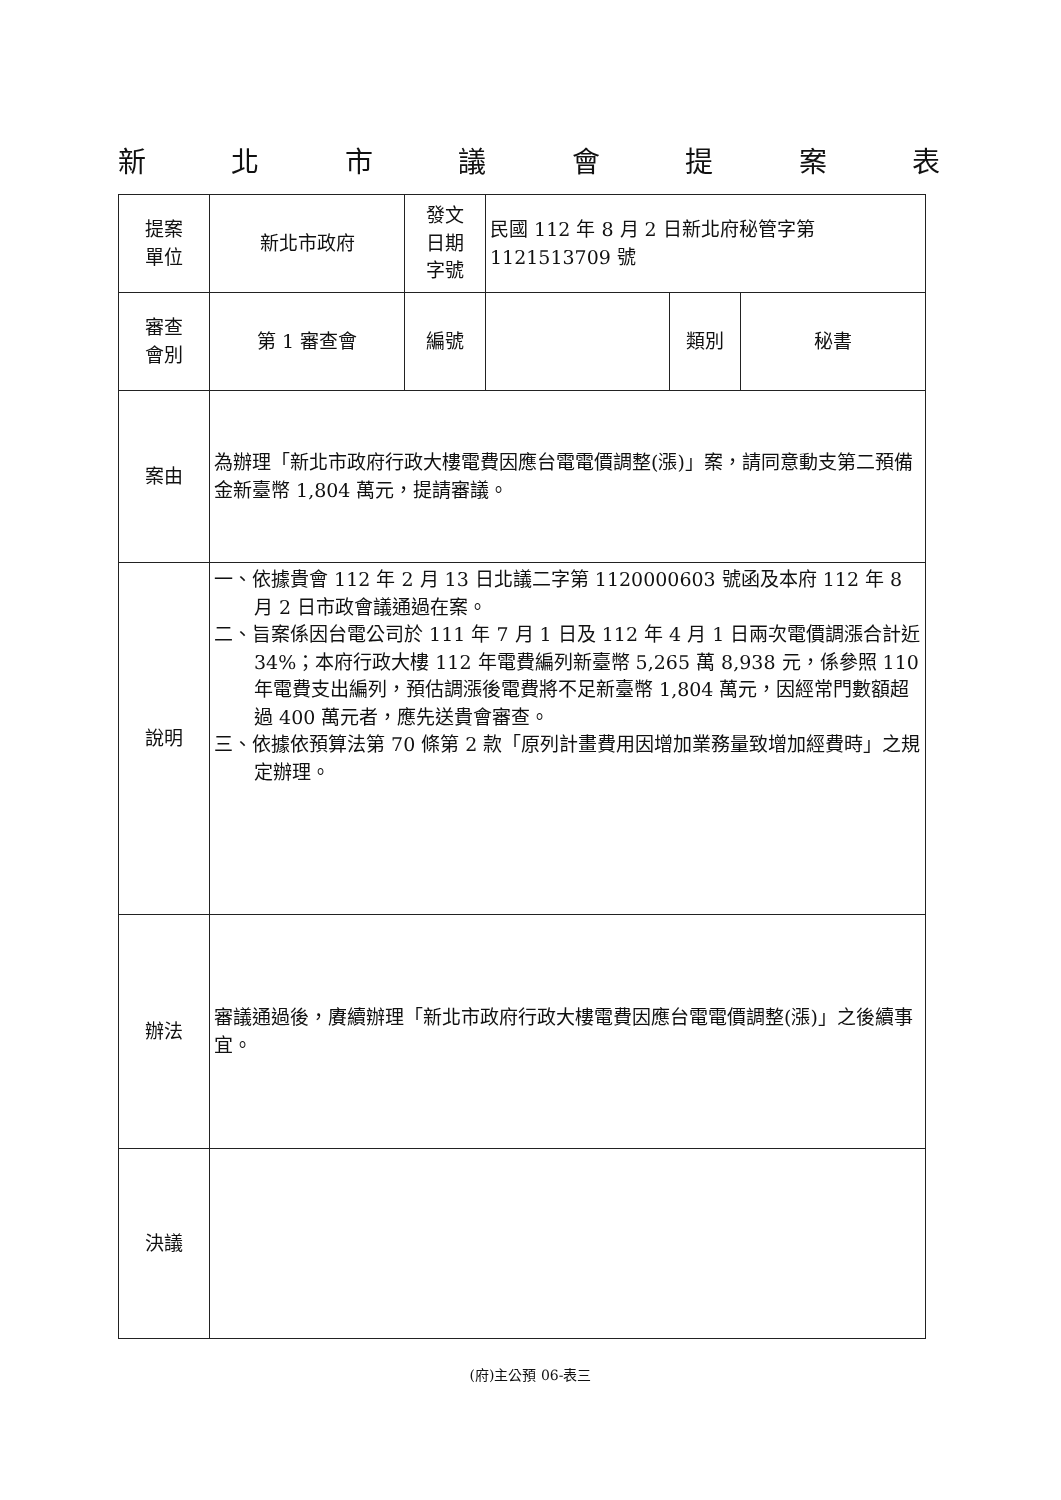新北市議會提案表
| 提案 單位 | 新北市政府 | 發文 日期 字號 | 民國 112 年 8 月 2 日新北府秘管字第 1121513709 號 | | |
| 審查 會別 | 第 1 審查會 | 編號 | | 類別 | 秘書 |
| 案由 | 為辦理「新北市政府行政大樓電費因應台電電價調整(漲)」案，請同意動支第二預備金新臺幣 1,804 萬元，提請審議。 | | | | |
| 說明 | 一、依據貴會 112 年 2 月 13 日北議二字第 1120000603 號函及本府 112 年 8 月 2 日市政會議通過在案。 二、旨案係因台電公司於 111 年 7 月 1 日及 112 年 4 月 1 日兩次電價調漲合計近 34%；本府行政大樓 112 年電費編列新臺幣 5,265 萬 8,938 元，係參照 110 年電費支出編列，預估調漲後電費將不足新臺幣 1,804 萬元，因經常門數額超過 400 萬元者，應先送貴會審查。 三、依據依預算法第 70 條第 2 款「原列計畫費用因增加業務量致增加經費時」之規定辦理。 | | | | |
| 辦法 | 審議通過後，賡續辦理「新北市政府行政大樓電費因應台電電價調整(漲)」之後續事宜。 | | | | |
| 決議 | | | | | |
(府)主公預 06-表三